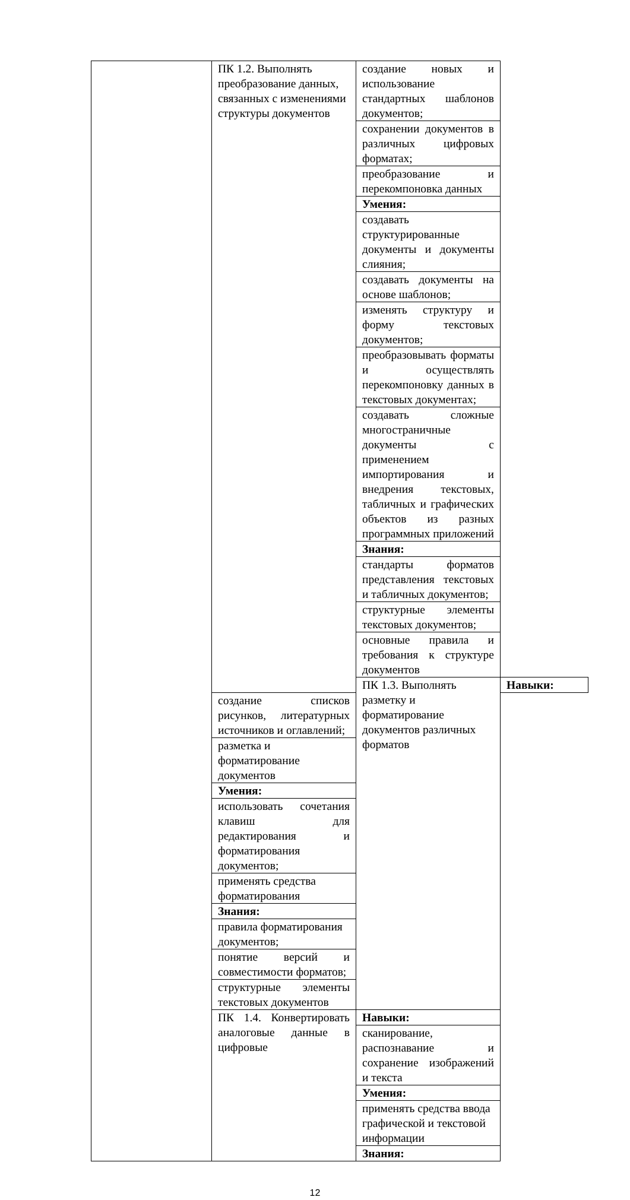| | ПК 1.2. Выполнять преобразование данных, связанных с изменениями структуры документов | создание новых и использование стандартных шаблонов документов; | |
| | | сохранении документов в различных цифровых форматах; | |
| | | преобразование и перекомпоновка данных | |
| | | Умения: | |
| | | создавать структурированные документы и документы слияния; | |
| | | создавать документы на основе шаблонов; | |
| | | изменять структуру и форму текстовых документов; | |
| | | преобразовывать форматы и осуществлять перекомпоновку данных в текстовых документах; | |
| | | создавать сложные многостраничные документы с применением импортирования и внедрения текстовых, табличных и графических объектов из разных программных приложений | |
| | | Знания: | |
| | | стандарты форматов представления текстовых и табличных документов; | |
| | | структурные элементы текстовых документов; | |
| | | основные правила и требования к структуре документов | |
| | | ПК 1.3. Выполнять разметку и форматирование документов различных форматов | Навыки: |
| | создание списков рисунков, литературных источников и оглавлений; | | |
| | разметка и форматирование документов | | |
| | Умения: | | |
| | использовать сочетания клавиш для редактирования и форматирования документов; | | |
| | применять средства форматирования | | |
| | Знания: | | |
| | правила форматирования документов; | | |
| | понятие версий и совместимости форматов; | | |
| | структурные элементы текстовых документов | | |
| | ПК 1.4. Конвертировать аналоговые данные в цифровые | Навыки: | |
| | | сканирование, распознавание и сохранение изображений и текста | |
| | | Умения: | |
| | | применять средства ввода графической и текстовой информации | |
| | | Знания: | |
12